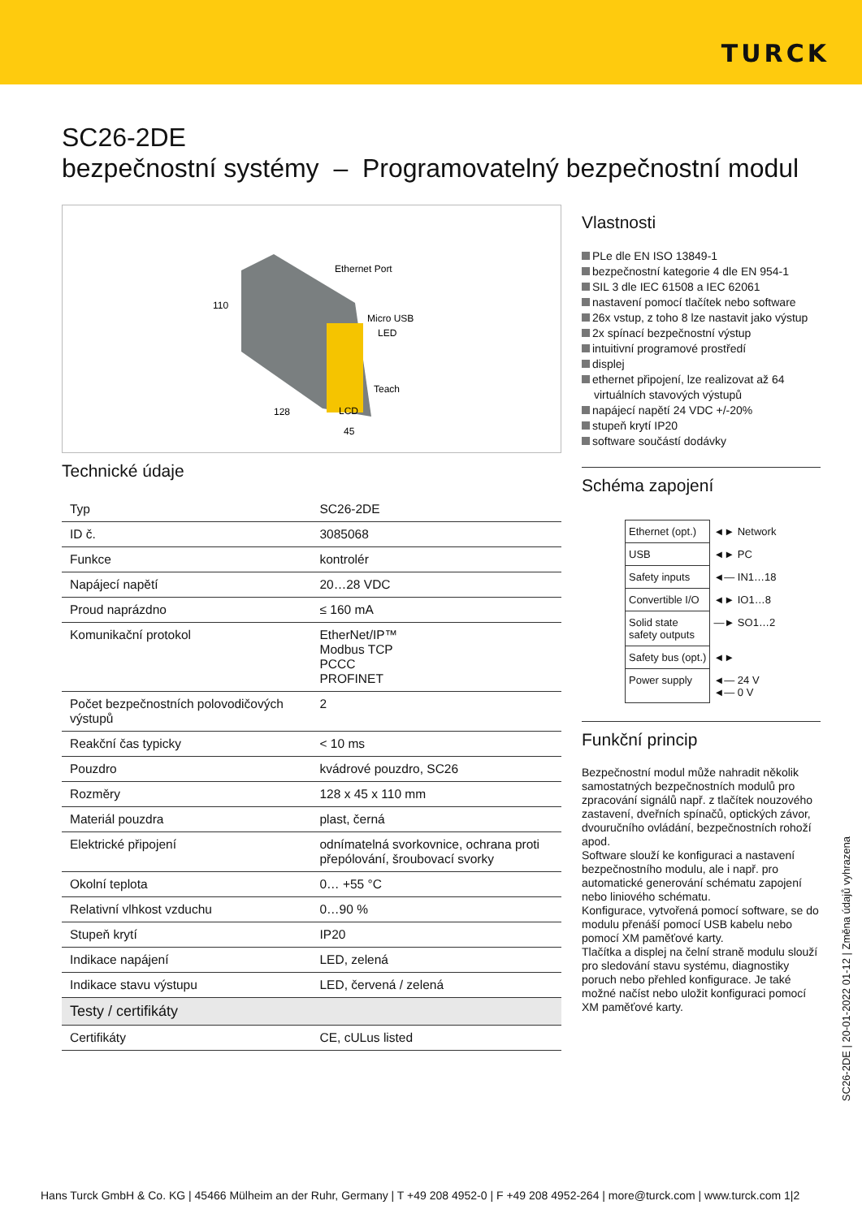TURCK
SC26-2DE
bezpečnostní systémy – Programovatelný bezpečnostní modul
Ethernet Port
Micro USB
LED
Teach
LCD
110
128
45
Technické údaje
| Typ | SC26-2DE |
| ID č. | 3085068 |
| Funkce | kontrolér |
| Napájecí napětí | 20…28 VDC |
| Proud naprázdno | ≤ 160 mA |
| Komunikační protokol | EtherNet/IP™ Modbus TCP PCCC PROFINET |
| Počet bezpečnostních polovodičových výstupů | 2 |
| Reakční čas typicky | < 10 ms |
| Pouzdro | kvádrové pouzdro, SC26 |
| Rozměry | 128 x 45 x 110 mm |
| Materiál pouzdra | plast, černá |
| Elektrické připojení | odnímatelná svorkovnice, ochrana proti přepólování, šroubovací svorky |
| Okolní teplota | 0… +55 °C |
| Relativní vlhkost vzduchu | 0…90 % |
| Stupeň krytí | IP20 |
| Indikace napájení | LED, zelená |
| Indikace stavu výstupu | LED, červená / zelená |
| Testy / certifikáty | |
| Certifikáty | CE, cULus listed |
Vlastnosti
PLe dle EN ISO 13849-1
bezpečnostní kategorie 4 dle EN 954-1
SIL 3 dle IEC 61508 a IEC 62061
nastavení pomocí tlačítek nebo software
26x vstup, z toho 8 lze nastavit jako výstup
2x spínací bezpečnostní výstup
intuitivní programové prostředí
displej
ethernet připojení, lze realizovat až 64
virtuálních stavových výstupů
napájecí napětí 24 VDC +/-20%
stupeň krytí IP20
software součástí dodávky
Schéma zapojení
| Ethernet (opt.) | ◄► Network |
| USB | ◄► PC |
| Safety inputs | ◄— IN1…18 |
| Convertible I/O | ◄► IO1…8 |
| Solid state safety outputs | —► SO1…2 |
| Safety bus (opt.) | ◄► |
| Power supply | ◄— 24 V ◄— 0 V |
Funkční princip
Bezpečnostní modul může nahradit několik samostatných bezpečnostních modulů pro zpracování signálů např. z tlačítek nouzového zastavení, dveřních spínačů, optických závor, dvouručního ovládání, bezpečnostních rohoží apod.
Software slouží ke konfiguraci a nastavení bezpečnostního modulu, ale i např. pro automatické generování schématu zapojení nebo liniového schématu.
Konfigurace, vytvořená pomocí software, se do modulu přenáší pomocí USB kabelu nebo pomocí XM paměťové karty.
Tlačítka a displej na čelní straně modulu slouží pro sledování stavu systému, diagnostiky poruch nebo přehled konfigurace. Je také možné načíst nebo uložit konfiguraci pomocí XM paměťové karty.
SC26-2DE | 20-01-2022 01-12 | Změna údajů vyhrazena
Hans Turck GmbH & Co. KG | 45466 Mülheim an der Ruhr, Germany | T +49 208 4952-0 | F +49 208 4952-264 | more@turck.com | www.turck.com 1|2